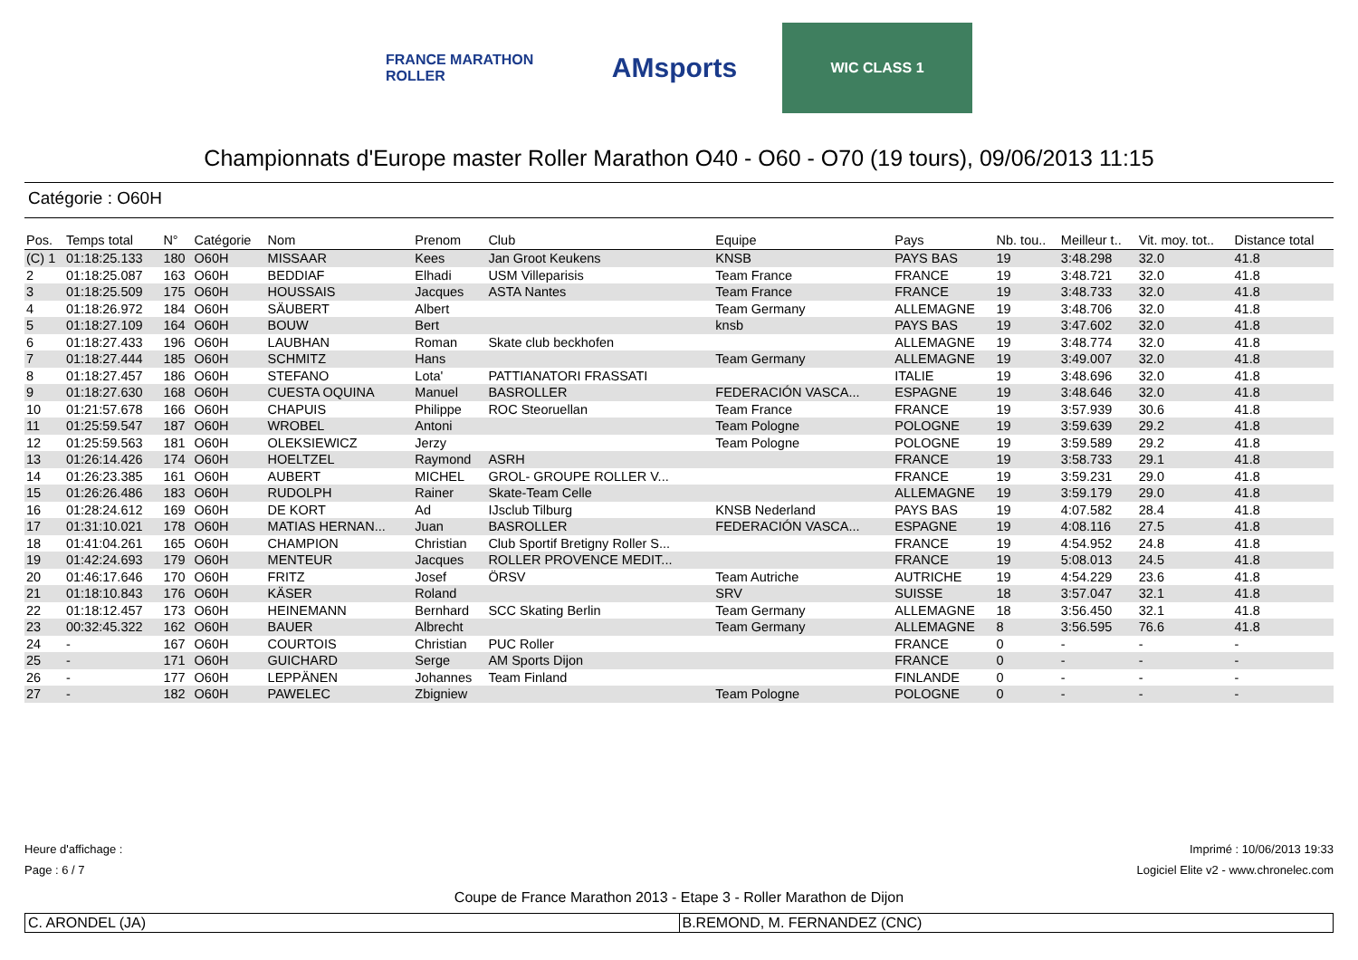FRANCE MARATHON ROLLER
AMsports
WIC CLASS 1
Championnats d'Europe master Roller Marathon O40 - O60 - O70 (19 tours), 09/06/2013 11:15
Catégorie : O60H
| Pos. | Temps total | N° | Catégorie | Nom | Prenom | Club | Equipe | Pays | Nb. tou.. | Meilleur t.. | Vit. moy. tot.. | Distance total |
| --- | --- | --- | --- | --- | --- | --- | --- | --- | --- | --- | --- | --- |
| (C) 1 | 01:18:25.133 | 180 | O60H | MISSAAR | Kees | Jan Groot Keukens | KNSB | PAYS BAS | 19 | 3:48.298 | 32.0 | 41.8 |
| 2 | 01:18:25.087 | 163 | O60H | BEDDIAF | Elhadi | USM Villeparisis | Team France | FRANCE | 19 | 3:48.721 | 32.0 | 41.8 |
| 3 | 01:18:25.509 | 175 | O60H | HOUSSAIS | Jacques | ASTA Nantes | Team France | FRANCE | 19 | 3:48.733 | 32.0 | 41.8 |
| 4 | 01:18:26.972 | 184 | O60H | SÄUBERT | Albert | | Team Germany | ALLEMAGNE | 19 | 3:48.706 | 32.0 | 41.8 |
| 5 | 01:18:27.109 | 164 | O60H | BOUW | Bert | | knsb | PAYS BAS | 19 | 3:47.602 | 32.0 | 41.8 |
| 6 | 01:18:27.433 | 196 | O60H | LAUBHAN | Roman | Skate club beckhofen | | ALLEMAGNE | 19 | 3:48.774 | 32.0 | 41.8 |
| 7 | 01:18:27.444 | 185 | O60H | SCHMITZ | Hans | | Team Germany | ALLEMAGNE | 19 | 3:49.007 | 32.0 | 41.8 |
| 8 | 01:18:27.457 | 186 | O60H | STEFANO | Lota' | PATTIANATORI FRASSATI | | ITALIE | 19 | 3:48.696 | 32.0 | 41.8 |
| 9 | 01:18:27.630 | 168 | O60H | CUESTA OQUINA | Manuel | BASROLLER | FEDERACIÓN VASCA... | ESPAGNE | 19 | 3:48.646 | 32.0 | 41.8 |
| 10 | 01:21:57.678 | 166 | O60H | CHAPUIS | Philippe | ROC Steoruellan | Team France | FRANCE | 19 | 3:57.939 | 30.6 | 41.8 |
| 11 | 01:25:59.547 | 187 | O60H | WROBEL | Antoni | | Team Pologne | POLOGNE | 19 | 3:59.639 | 29.2 | 41.8 |
| 12 | 01:25:59.563 | 181 | O60H | OLEKSIEWICZ | Jerzy | | Team Pologne | POLOGNE | 19 | 3:59.589 | 29.2 | 41.8 |
| 13 | 01:26:14.426 | 174 | O60H | HOELTZEL | Raymond | ASRH | | FRANCE | 19 | 3:58.733 | 29.1 | 41.8 |
| 14 | 01:26:23.385 | 161 | O60H | AUBERT | MICHEL | GROL- GROUPE ROLLER V... | | FRANCE | 19 | 3:59.231 | 29.0 | 41.8 |
| 15 | 01:26:26.486 | 183 | O60H | RUDOLPH | Rainer | Skate-Team Celle | | ALLEMAGNE | 19 | 3:59.179 | 29.0 | 41.8 |
| 16 | 01:28:24.612 | 169 | O60H | DE KORT | Ad | IJsclub Tilburg | KNSB Nederland | PAYS BAS | 19 | 4:07.582 | 28.4 | 41.8 |
| 17 | 01:31:10.021 | 178 | O60H | MATIAS HERNAN... | Juan | BASROLLER | FEDERACIÓN VASCA... | ESPAGNE | 19 | 4:08.116 | 27.5 | 41.8 |
| 18 | 01:41:04.261 | 165 | O60H | CHAMPION | Christian | Club Sportif Bretigny Roller S... | | FRANCE | 19 | 4:54.952 | 24.8 | 41.8 |
| 19 | 01:42:24.693 | 179 | O60H | MENTEUR | Jacques | ROLLER PROVENCE MEDIT... | | FRANCE | 19 | 5:08.013 | 24.5 | 41.8 |
| 20 | 01:46:17.646 | 170 | O60H | FRITZ | Josef | ÖRSV | Team Autriche | AUTRICHE | 19 | 4:54.229 | 23.6 | 41.8 |
| 21 | 01:18:10.843 | 176 | O60H | KÄSER | Roland | | SRV | SUISSE | 18 | 3:57.047 | 32.1 | 41.8 |
| 22 | 01:18:12.457 | 173 | O60H | HEINEMANN | Bernhard | SCC Skating Berlin | Team Germany | ALLEMAGNE | 18 | 3:56.450 | 32.1 | 41.8 |
| 23 | 00:32:45.322 | 162 | O60H | BAUER | Albrecht | | Team Germany | ALLEMAGNE | 8 | 3:56.595 | 76.6 | 41.8 |
| 24 | - | 167 | O60H | COURTOIS | Christian | PUC Roller | | FRANCE | 0 | - | - | - |
| 25 | - | 171 | O60H | GUICHARD | Serge | AM Sports Dijon | | FRANCE | 0 | - | - | - |
| 26 | - | 177 | O60H | LEPPÄNEN | Johannes | Team Finland | | FINLANDE | 0 | - | - | - |
| 27 | - | 182 | O60H | PAWELEC | Zbigniew | | Team Pologne | POLOGNE | 0 | - | - | - |
Heure d'affichage : Imprimé : 10/06/2013 19:33
Page : 6 / 7 Logiciel Elite v2 - www.chronelec.com
Coupe de France Marathon 2013 - Etape 3 - Roller Marathon de Dijon
C. ARONDEL (JA) B.REMOND, M. FERNANDEZ (CNC)